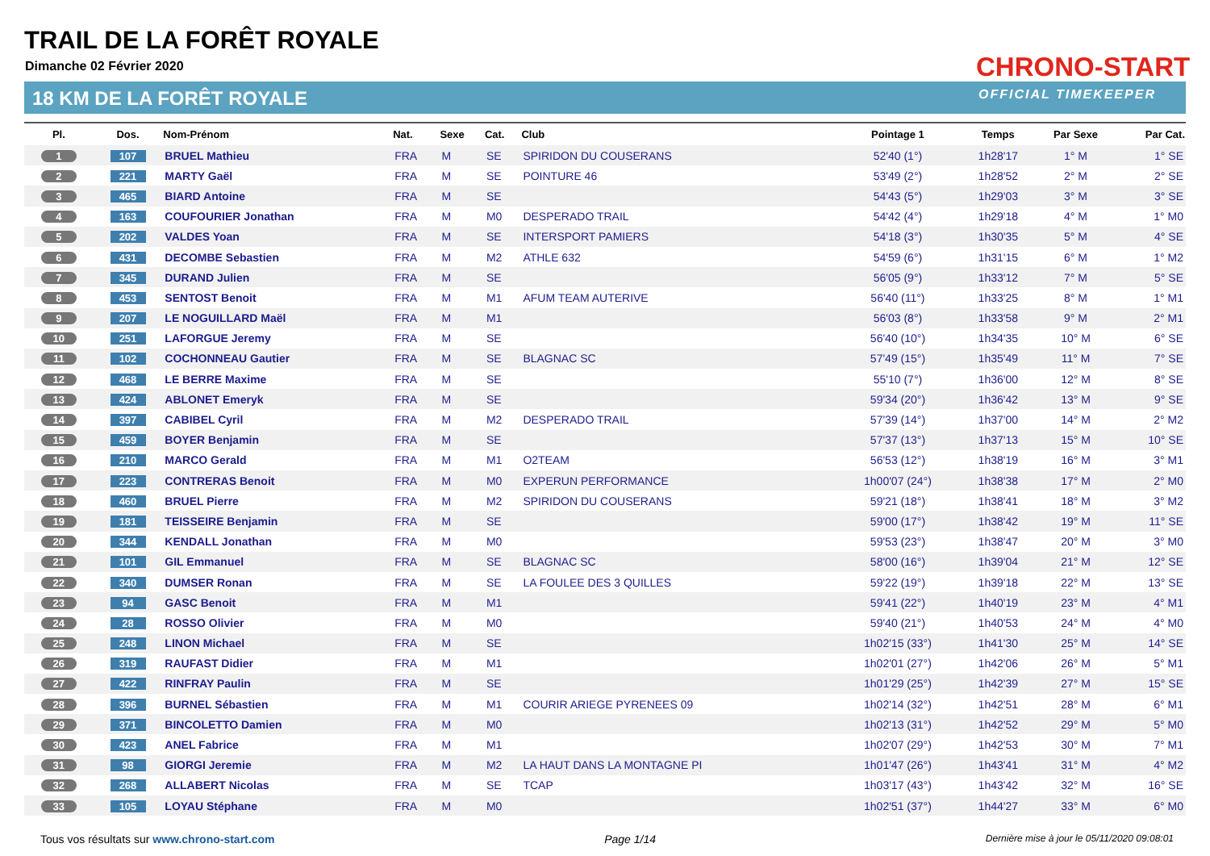TRAIL DE LA FORÊT ROYALE
Dimanche 02 Février 2020
18 KM DE LA FORÊT ROYALE
CHRONO-START
OFFICIAL TIMEKEEPER
| Pl. | Dos. | Nom-Prénom | Nat. | Sexe | Cat. | Club | Pointage 1 | Temps | Par Sexe | Par Cat. |
| --- | --- | --- | --- | --- | --- | --- | --- | --- | --- | --- |
| 1 | 107 | BRUEL Mathieu | FRA | M | SE | SPIRIDON DU COUSERANS | 52'40 (1°) | 1h28'17 | 1° M | 1° SE |
| 2 | 221 | MARTY Gaël | FRA | M | SE | POINTURE 46 | 53'49 (2°) | 1h28'52 | 2° M | 2° SE |
| 3 | 465 | BIARD Antoine | FRA | M | SE | | 54'43 (5°) | 1h29'03 | 3° M | 3° SE |
| 4 | 163 | COUFOURIER Jonathan | FRA | M | M0 | DESPERADO TRAIL | 54'42 (4°) | 1h29'18 | 4° M | 1° M0 |
| 5 | 202 | VALDES Yoan | FRA | M | SE | INTERSPORT PAMIERS | 54'18 (3°) | 1h30'35 | 5° M | 4° SE |
| 6 | 431 | DECOMBE Sebastien | FRA | M | M2 | ATHLE 632 | 54'59 (6°) | 1h31'15 | 6° M | 1° M2 |
| 7 | 345 | DURAND Julien | FRA | M | SE | | 56'05 (9°) | 1h33'12 | 7° M | 5° SE |
| 8 | 453 | SENTOST Benoit | FRA | M | M1 | AFUM TEAM AUTERIVE | 56'40 (11°) | 1h33'25 | 8° M | 1° M1 |
| 9 | 207 | LE NOGUILLARD Maël | FRA | M | M1 | | 56'03 (8°) | 1h33'58 | 9° M | 2° M1 |
| 10 | 251 | LAFORGUE Jeremy | FRA | M | SE | | 56'40 (10°) | 1h34'35 | 10° M | 6° SE |
| 11 | 102 | COCHONNEAU Gautier | FRA | M | SE | BLAGNAC SC | 57'49 (15°) | 1h35'49 | 11° M | 7° SE |
| 12 | 468 | LE BERRE Maxime | FRA | M | SE | | 55'10 (7°) | 1h36'00 | 12° M | 8° SE |
| 13 | 424 | ABLONET Emeryk | FRA | M | SE | | 59'34 (20°) | 1h36'42 | 13° M | 9° SE |
| 14 | 397 | CABIBEL Cyril | FRA | M | M2 | DESPERADO TRAIL | 57'39 (14°) | 1h37'00 | 14° M | 2° M2 |
| 15 | 459 | BOYER Benjamin | FRA | M | SE | | 57'37 (13°) | 1h37'13 | 15° M | 10° SE |
| 16 | 210 | MARCO Gerald | FRA | M | M1 | O2TEAM | 56'53 (12°) | 1h38'19 | 16° M | 3° M1 |
| 17 | 223 | CONTRERAS Benoit | FRA | M | M0 | EXPERUN PERFORMANCE | 1h00'07 (24°) | 1h38'38 | 17° M | 2° M0 |
| 18 | 460 | BRUEL Pierre | FRA | M | M2 | SPIRIDON DU COUSERANS | 59'21 (18°) | 1h38'41 | 18° M | 3° M2 |
| 19 | 181 | TEISSEIRE Benjamin | FRA | M | SE | | 59'00 (17°) | 1h38'42 | 19° M | 11° SE |
| 20 | 344 | KENDALL Jonathan | FRA | M | M0 | | 59'53 (23°) | 1h38'47 | 20° M | 3° M0 |
| 21 | 101 | GIL Emmanuel | FRA | M | SE | BLAGNAC SC | 58'00 (16°) | 1h39'04 | 21° M | 12° SE |
| 22 | 340 | DUMSER Ronan | FRA | M | SE | LA FOULEE DES 3 QUILLES | 59'22 (19°) | 1h39'18 | 22° M | 13° SE |
| 23 | 94 | GASC Benoit | FRA | M | M1 | | 59'41 (22°) | 1h40'19 | 23° M | 4° M1 |
| 24 | 28 | ROSSO Olivier | FRA | M | M0 | | 59'40 (21°) | 1h40'53 | 24° M | 4° M0 |
| 25 | 248 | LINON Michael | FRA | M | SE | | 1h02'15 (33°) | 1h41'30 | 25° M | 14° SE |
| 26 | 319 | RAUFAST Didier | FRA | M | M1 | | 1h02'01 (27°) | 1h42'06 | 26° M | 5° M1 |
| 27 | 422 | RINFRAY Paulin | FRA | M | SE | | 1h01'29 (25°) | 1h42'39 | 27° M | 15° SE |
| 28 | 396 | BURNEL Sébastien | FRA | M | M1 | COURIR ARIEGE PYRENEES 09 | 1h02'14 (32°) | 1h42'51 | 28° M | 6° M1 |
| 29 | 371 | BINCOLETTO Damien | FRA | M | M0 | | 1h02'13 (31°) | 1h42'52 | 29° M | 5° M0 |
| 30 | 423 | ANEL Fabrice | FRA | M | M1 | | 1h02'07 (29°) | 1h42'53 | 30° M | 7° M1 |
| 31 | 98 | GIORGI Jeremie | FRA | M | M2 | LA HAUT DANS LA MONTAGNE PI | 1h01'47 (26°) | 1h43'41 | 31° M | 4° M2 |
| 32 | 268 | ALLABERT Nicolas | FRA | M | SE | TCAP | 1h03'17 (43°) | 1h43'42 | 32° M | 16° SE |
| 33 | 105 | LOYAU Stéphane | FRA | M | M0 | | 1h02'51 (37°) | 1h44'27 | 33° M | 6° M0 |
Tous vos résultats sur www.chrono-start.com Page 1/14 Dernière mise à jour le 05/11/2020 09:08:01